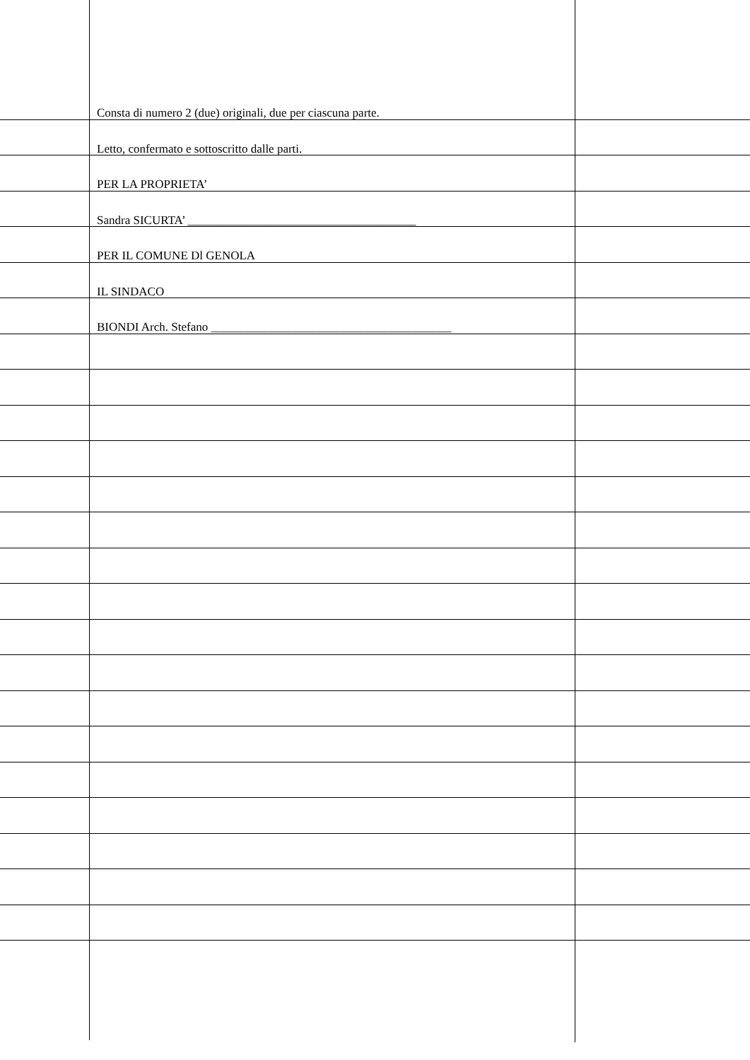Consta di numero 2 (due) originali, due per ciascuna parte.
Letto, confermato e sottoscritto dalle parti.
PER LA PROPRIETA’
Sandra SICURTA’ ______________________________________
PER IL COMUNE Dl GENOLA
IL SINDACO
BIONDI Arch. Stefano ________________________________________